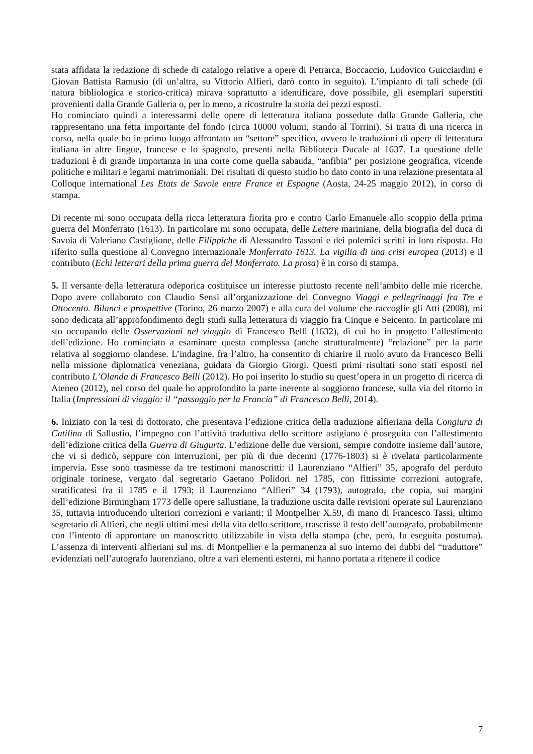stata affidata la redazione di schede di catalogo relative a opere di Petrarca, Boccaccio, Ludovico Guicciardini e Giovan Battista Ramusio (di un’altra, su Vittorio Alfieri, darò conto in seguito). L’impianto di tali schede (di natura bibliologica e storico-critica) mirava soprattutto a identificare, dove possibile, gli esemplari superstiti provenienti dalla Grande Galleria o, per lo meno, a ricostruire la storia dei pezzi esposti.
Ho cominciato quindi a interessarmi delle opere di letteratura italiana possedute dalla Grande Galleria, che rappresentano una fetta importante del fondo (circa 10000 volumi, stando al Torrini). Si tratta di una ricerca in corso, nella quale ho in primo luogo affrontato un “settore” specifico, ovvero le traduzioni di opere di letteratura italiana in altre lingue, francese e lo spagnolo, presenti nella Biblioteca Ducale al 1637. La questione delle traduzioni è di grande importanza in una corte come quella sabauda, “anfibia” per posizione geografica, vicende politiche e militari e legami matrimoniali. Dei risultati di questo studio ho dato conto in una relazione presentata al Colloque international Les Etats de Savoie entre France et Espagne (Aosta, 24-25 maggio 2012), in corso di stampa.
Di recente mi sono occupata della ricca letteratura fiorita pro e contro Carlo Emanuele allo scoppio della prima guerra del Monferrato (1613). In particolare mi sono occupata, delle Lettere mariniane, della biografia del duca di Savoia di Valeriano Castiglione, delle Filippiche di Alessandro Tassoni e dei polemici scritti in loro risposta. Ho riferito sulla questione al Convegno internazionale Monferrato 1613. La vigilia di una crisi europea (2013) e il contributo (Echi letterari della prima guerra del Monferrato. La prosa) è in corso di stampa.
5. Il versante della letteratura odeporica costituisce un interesse piuttosto recente nell’ambito delle mie ricerche. Dopo avere collaborato con Claudio Sensi all’organizzazione del Convegno Viaggi e pellegrinaggi fra Tre e Ottocento. Bilanci e prospettive (Torino, 26 marzo 2007) e alla cura del volume che raccoglie gli Atti (2008), mi sono dedicata all’approfondimento degli studi sulla letteratura di viaggio fra Cinque e Seicento. In particolare mi sto occupando delle Osservazioni nel viaggio di Francesco Belli (1632), di cui ho in progetto l’allestimento dell’edizione. Ho cominciato a esaminare questa complessa (anche strutturalmente) “relazione” per la parte relativa al soggiorno olandese. L’indagine, fra l’altro, ha consentito di chiarire il ruolo avuto da Francesco Belli nella missione diplomatica veneziana, guidata da Giorgio Giorgi. Questi primi risultati sono stati esposti nel contributo L’Olanda di Francesco Belli (2012). Ho poi inserito lo studio su quest’opera in un progetto di ricerca di Ateneo (2012), nel corso del quale ho approfondito la parte inerente al soggiorno francese, sulla via del ritorno in Italia (Impressioni di viaggio: il “passaggio per la Francia” di Francesco Belli, 2014).
6. Iniziato con la tesi di dottorato, che presentava l’edizione critica della traduzione alfieriana della Congiura di Catilina di Sallustio, l’impegno con l’attività traduttiva dello scrittore astigiano è proseguita con l’allestimento dell’edizione critica della Guerra di Giugurta. L’edizione delle due versioni, sempre condotte insieme dall’autore, che vi si dedicò, seppure con interruzioni, per più di due decenni (1776-1803) si è rivelata particolarmente impervia. Esse sono trasmesse da tre testimoni manoscritti: il Laurenziano “Alfieri” 35, apografo del perduto originale torinese, vergato dal segretario Gaetano Polidori nel 1785, con fittissime correzioni autografe, stratificatesi fra il 1785 e il 1793; il Laurenziano “Alfieri” 34 (1793), autografo, che copia, sui margini dell’edizione Birmingham 1773 delle opere sallustiane, la traduzione uscita dalle revisioni operate sul Laurenziano 35, tuttavia introducendo ulteriori correzioni e varianti; il Montpellier X.59, di mano di Francesco Tassi, ultimo segretario di Alfieri, che negli ultimi mesi della vita dello scrittore, trascrisse il testo dell’autografo, probabilmente con l’intento di approntare un manoscritto utilizzabile in vista della stampa (che, però, fu eseguita postuma). L’assenza di interventi alfieriani sul ms. di Montpellier e la permanenza al suo interno dei dubbi del “traduttore” evidenziati nell’autografo laurenziano, oltre a vari elementi esterni, mi hanno portata a ritenere il codice
7